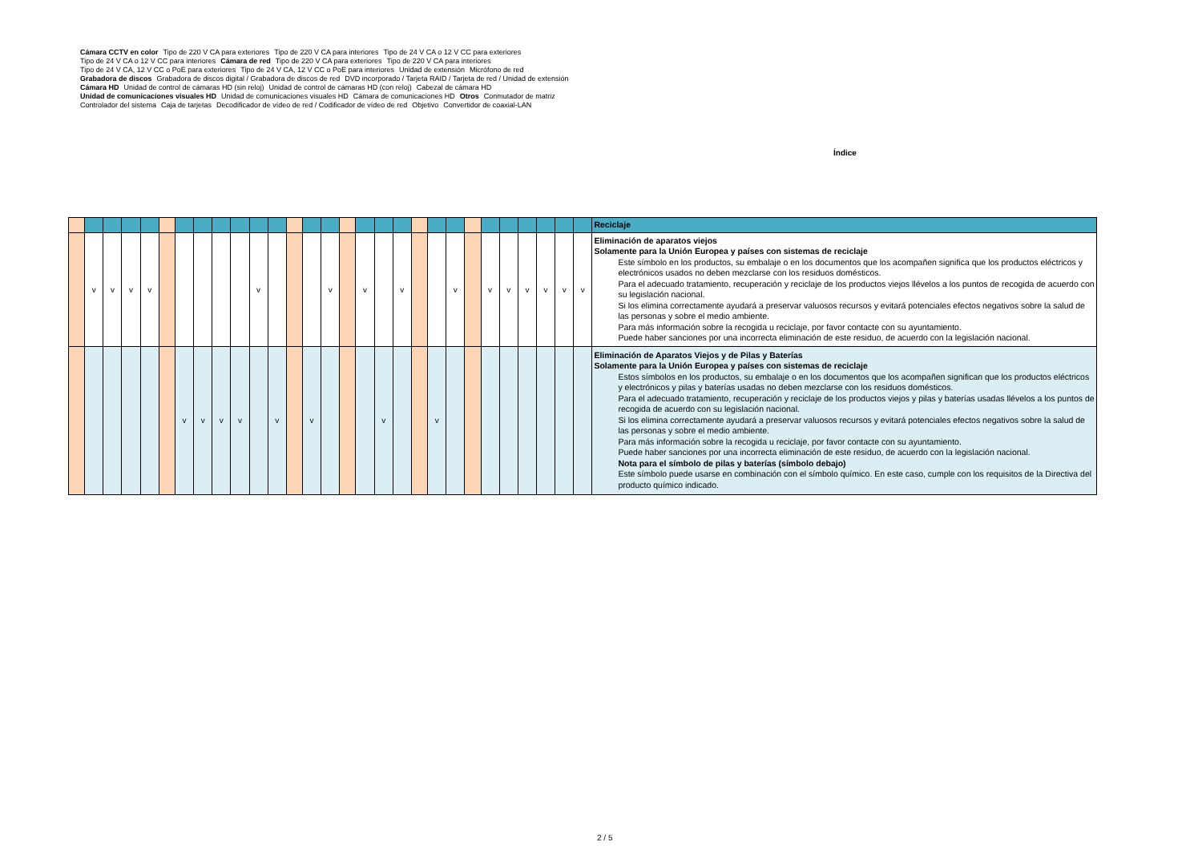Cámara CCTV en color Tipo de 220 V CA para exteriores Tipo de 220 V CA para interiores Tipo de 24 V CA o 12 V CC para exteriores Tipo de 24 V CA o 12 V CC para interiores Cámara de red Tipo de 220 V CA para exteriores Tipo de 220 V CA para interiores Tipo de 24 V CA, 12 V CC o PoE para exteriores Tipo de 24 V CA, 12 V CC o PoE para interiores Unidad de extensión Micrófono de red Grabadora de discos Grabadora de discos digital / Grabadora de discos de red DVD incorporado / Tarjeta RAID / Tarjeta de red / Unidad de extensión Cámara HD Unidad de control de cámaras HD (sin reloj) Unidad de control de cámaras HD (con reloj) Cabezal de cámara HD Unidad de comunicaciones visuales HD Unidad de comunicaciones visuales HD Cámara de comunicaciones HD Otros Conmutador de matriz Controlador del sistema Caja de tarjetas Decodificador de vídeo de red / Codificador de vídeo de red Objetivo Convertidor de coaxial-LAN
Índice
| | | | | | | | | | | | | | | | | | | | | | | | | | | | | | Reciclaje |
| | v | v | v | v | | | | | | v | | | | v | | v | | v | | | v | | v | v | v | v | v | v | Eliminación de aparatos viejos Solamente para la Unión Europea y países con sistemas de reciclaje Este símbolo en los productos, su embalaje o en los documentos que los acompañen significa que los productos eléctricos y electrónicos usados no deben mezclarse con los residuos domésticos. Para el adecuado tratamiento, recuperación y reciclaje de los productos viejos llévelos a los puntos de recogida de acuerdo con su legislación nacional. Si los elimina correctamente ayudará a preservar valuosos recursos y evitará potenciales efectos negativos sobre la salud de las personas y sobre el medio ambiente. Para más información sobre la recogida u reciclaje, por favor contacte con su ayuntamiento. Puede haber sanciones por una incorrecta eliminación de este residuo, de acuerdo con la legislación nacional. |
| | | | | | | v | v | v | v | | v | | v | | | | v | | | v | | | | | | | | | Eliminación de Aparatos Viejos y de Pilas y Baterías Solamente para la Unión Europea y países con sistemas de reciclaje Estos símbolos en los productos, su embalaje o en los documentos que los acompañen significan que los productos eléctricos y electrónicos y pilas y baterías usadas no deben mezclarse con los residuos domésticos. Para el adecuado tratamiento, recuperación y reciclaje de los productos viejos y pilas y baterías usadas llévelos a los puntos de recogida de acuerdo con su legislación nacional. Si los elimina correctamente ayudará a preservar valuosos recursos y evitará potenciales efectos negativos sobre la salud de las personas y sobre el medio ambiente. Para más información sobre la recogida u reciclaje, por favor contacte con su ayuntamiento. Puede haber sanciones por una incorrecta eliminación de este residuo, de acuerdo con la legislación nacional. Nota para el símbolo de pilas y baterías (símbolo debajo) Este símbolo puede usarse en combinación con el símbolo químico. En este caso, cumple con los requisitos de la Directiva del producto químico indicado. |
2 / 5